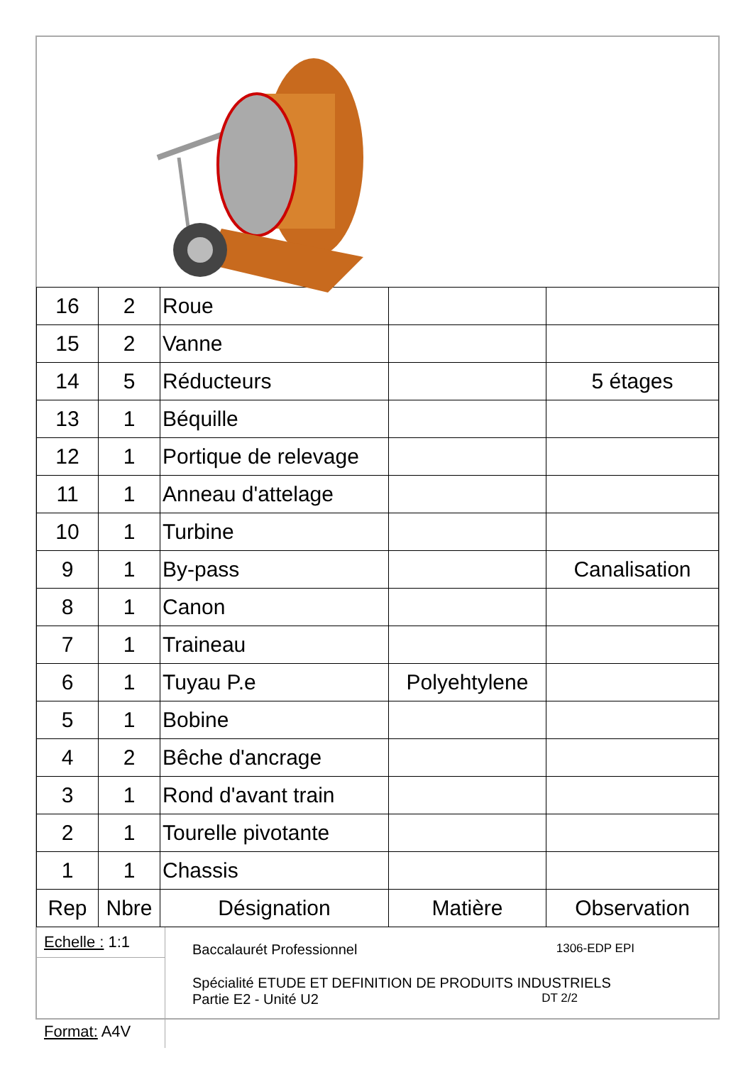| 16 | 2 | Roue | | |
| 15 | 2 | Vanne | | |
| 14 | 5 | Réducteurs | | 5 étages |
| 13 | 1 | Béquille | | |
| 12 | 1 | Portique de relevage | | |
| 11 | 1 | Anneau d'attelage | | |
| 10 | 1 | Turbine | | |
| 9 | 1 | By-pass | | Canalisation |
| 8 | 1 | Canon | | |
| 7 | 1 | Traineau | | |
| 6 | 1 | Tuyau P.e | Polyehtylene | |
| 5 | 1 | Bobine | | |
| 4 | 2 | Bêche d'ancrage | | |
| 3 | 1 | Rond d'avant train | | |
| 2 | 1 | Tourelle pivotante | | |
| 1 | 1 | Chassis | | |
| Rep | Nbre | Désignation | Matière | Observation |
Echelle : 1:1
Format: A4V
Baccalaurét Professionnel 1306-EDP EPI
Spécialité ETUDE ET DEFINITION DE PRODUITS INDUSTRIELS
Partie E2 - Unité U2 DT 2/2